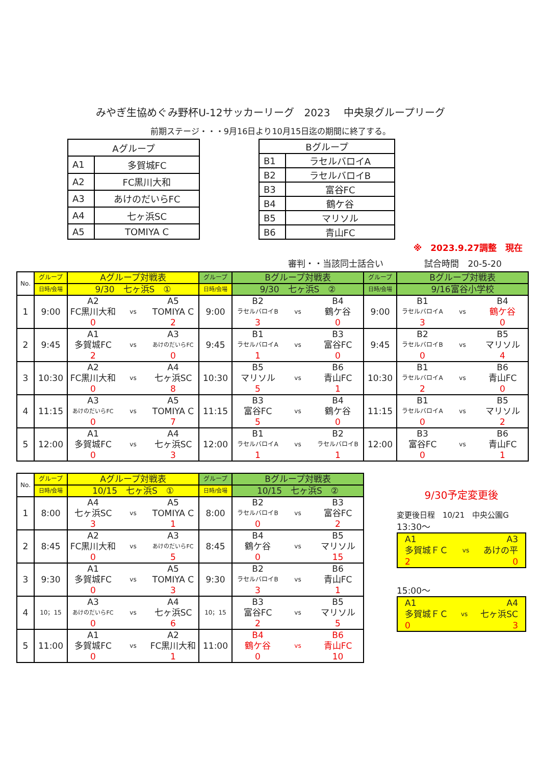みやぎ生協めぐみ野杯U-12サッカーリーグ　2023　 中央泉グループリーグ
前期ステージ・・・9月16日より10月15日迄の期間に終了する。
| Aグループ | |
| A1 | 多賀城FC |
| A2 | FC黒川大和 |
| A3 | あけのだいらFC |
| A4 | 七ヶ浜SC |
| A5 | TOMIYA C |
| Bグループ | |
| B1 | ラセルバロイA |
| B2 | ラセルバロイB |
| B3 | 富谷FC |
| B4 | 鶴ケ谷 |
| B5 | マリソル |
| B6 | 青山FC |
※　2023.9.27調整　現在
審判・・当該同士話合い 試合時間　20-5-20
| No. | グループ | Aグループ対戦表 | | | グループ | Bグループ対戦表 | | | グループ | Bグループ対戦表 | | |
| --- | --- | --- | --- | --- | --- | --- | --- | --- | --- | --- | --- | --- |
| | 日時/会場 | 9/30 七ヶ浜S ① | | | 日時/会場 | 9/30 七ヶ浜S ② | | | 日時/会場 | 9/16富谷小学校 | | |
| 1 | 9:00 | A2 | | A5 | 9:00 | B2 | | B4 | 9:00 | B1 | | B4 |
| | | FC黒川大和 | vs | TOMIYA C | | ラセルバロイB | vs | 鶴ケ谷 | | ラセルバロイA | vs | 鶴ケ谷 |
| | | 0 | | 2 | | 3 | | 0 | | 3 | | 0 |
| 2 | 9:45 | A1 | | A3 | 9:45 | B1 | | B3 | 9:45 | B2 | | B5 |
| | | 多賀城FC | vs | あけのだいらFC | | ラセルバロイA | vs | 富谷FC | | ラセルバロイB | vs | マリソル |
| | | 2 | | 0 | | 1 | | 0 | | 0 | | 4 |
| 3 | 10:30 | A2 | | A4 | 10:30 | B5 | | B6 | 10:30 | B1 | | B6 |
| | | FC黒川大和 | vs | 七ヶ浜SC | | マリソル | vs | 青山FC | | ラセルバロイA | vs | 青山FC |
| | | 0 | | 8 | | 5 | | 1 | | 2 | | 0 |
| 4 | 11:15 | A3 | | A5 | 11:15 | B3 | | B4 | 11:15 | B1 | | B5 |
| | | あけのだいらFC | vs | TOMIYA C | | 富谷FC | vs | 鶴ケ谷 | | ラセルバロイA | vs | マリソル |
| | | 0 | | 7 | | 5 | | 0 | | 0 | | 2 |
| 5 | 12:00 | A1 | | A4 | 12:00 | B1 | | B2 | 12:00 | B3 | | B6 |
| | | 多賀城FC | vs | 七ヶ浜SC | | ラセルバロイA | vs | ラセルバロイB | | 富谷FC | vs | 青山FC |
| | | 0 | | 3 | | 1 | | 1 | | 0 | | 1 |
| No. | グループ | Aグループ対戦表 | | | グループ | Bグループ対戦表 | | |
| --- | --- | --- | --- | --- | --- | --- | --- | --- |
| | 日時/会場 | 10/15 七ヶ浜S ① | | | 日時/会場 | 10/15 七ヶ浜S ② | | |
| 1 | 8:00 | A4 | | A5 | 8:00 | B2 | | B3 |
| | | 七ヶ浜SC | vs | TOMIYA C | | ラセルバロイB | vs | 富谷FC |
| | | 3 | | 1 | | 0 | | 2 |
| 2 | 8:45 | A2 | | A3 | 8:45 | B4 | | B5 |
| | | FC黒川大和 | vs | あけのだいらFC | | 鶴ケ谷 | vs | マリソル |
| | | 0 | | 5 | | 0 | | 15 |
| 3 | 9:30 | A1 | | A5 | 9:30 | B2 | | B6 |
| | | 多賀城FC | vs | TOMIYA C | | ラセルバロイB | vs | 青山FC |
| | | 0 | | 3 | | 3 | | 1 |
| 4 | 10；15 | A3 | | A4 | 10；15 | B3 | | B5 |
| | | あけのだいらFC | vs | 七ヶ浜SC | | 富谷FC | vs | マリソル |
| | | 0 | | 6 | | 2 | | 5 |
| 5 | 11:00 | A1 | | A2 | 11:00 | B4 | | B6 |
| | | 多賀城FC | vs | FC黒川大和 | | 鶴ケ谷 | vs | 青山FC |
| | | 0 | | 1 | | 0 | | 10 |
9/30予定変更後
変更後日程　10/21　中央公園G
13:30～
A1 A3
多賀城ＦＣ vs あけの平
2 0
15:00～
A1 A4
多賀城ＦＣ vs 七ヶ浜SC
0 3